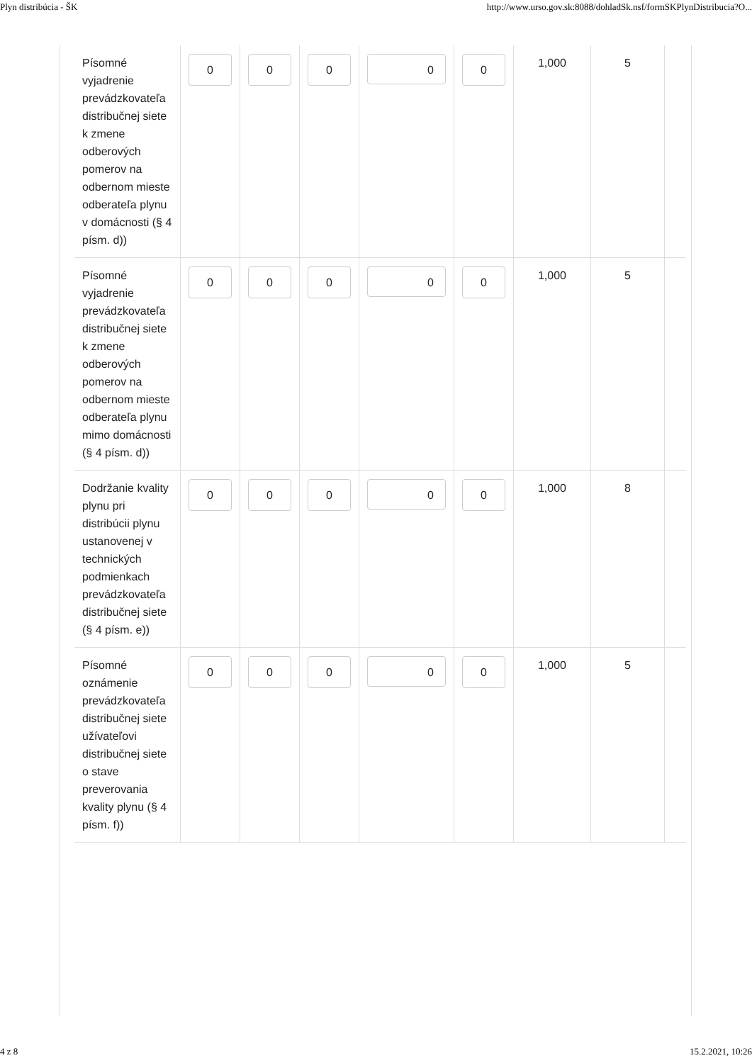Plyn distribúcia - ŠK http://www.urso.gov.sk:8088/dohladSk.nsf/formSKPlynDistribucia?O...
| Písomné vyjadrenie prevádzkovateľa distribučnej siete k zmene odberových pomerov na odbernom mieste odberateľa plynu v domácnosti (§ 4 písm. d)) | 0 | 0 | 0 | 0 | 0 | 1,000 | 5 | |
| Písomné vyjadrenie prevádzkovateľa distribučnej siete k zmene odberových pomerov na odbernom mieste odberateľa plynu mimo domácnosti (§ 4 písm. d)) | 0 | 0 | 0 | 0 | 0 | 1,000 | 5 | |
| Dodržanie kvality plynu pri distribúcii plynu ustanovenej v technických podmienkach prevádzkovateľa distribučnej siete (§ 4 písm. e)) | 0 | 0 | 0 | 0 | 0 | 1,000 | 8 | |
| Písomné oznámenie prevádzkovateľa distribučnej siete užívateľovi distribučnej siete o stave preverovania kvality plynu (§ 4 písm. f)) | 0 | 0 | 0 | 0 | 0 | 1,000 | 5 | |
4 z 8 15.2.2021, 10:26